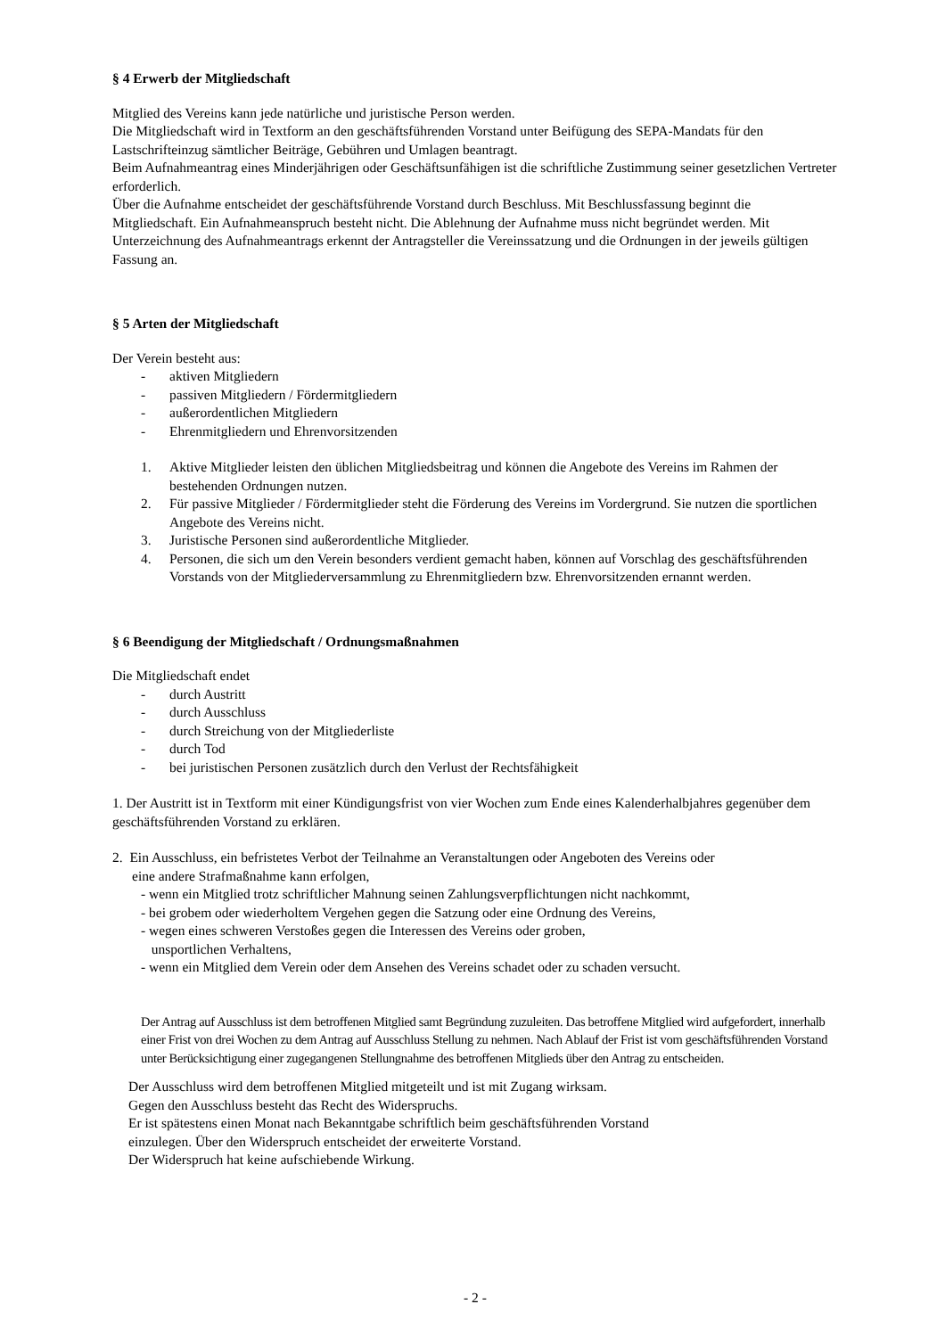§ 4 Erwerb der Mitgliedschaft
Mitglied des Vereins kann jede natürliche und juristische Person werden.
Die Mitgliedschaft wird in Textform an den geschäftsführenden Vorstand unter Beifügung des SEPA-Mandats für den Lastschrifteinzug sämtlicher Beiträge, Gebühren und Umlagen beantragt.
Beim Aufnahmeantrag eines Minderjährigen oder Geschäftsunfähigen ist die schriftliche Zustimmung seiner gesetzlichen Vertreter erforderlich.
Über die Aufnahme entscheidet der geschäftsführende Vorstand durch Beschluss. Mit Beschlussfassung beginnt die Mitgliedschaft. Ein Aufnahmeanspruch besteht nicht. Die Ablehnung der Aufnahme muss nicht begründet werden. Mit Unterzeichnung des Aufnahmeantrags erkennt der Antragsteller die Vereinssatzung und die Ordnungen in der jeweils gültigen Fassung an.
§ 5 Arten der Mitgliedschaft
Der Verein besteht aus:
- aktiven Mitgliedern
- passiven Mitgliedern / Fördermitgliedern
- außerordentlichen Mitgliedern
- Ehrenmitgliedern und Ehrenvorsitzenden
1. Aktive Mitglieder leisten den üblichen Mitgliedsbeitrag und können die Angebote des Vereins im Rahmen der bestehenden Ordnungen nutzen.
2. Für passive Mitglieder / Fördermitglieder steht die Förderung des Vereins im Vordergrund. Sie nutzen die sportlichen Angebote des Vereins nicht.
3. Juristische Personen sind außerordentliche Mitglieder.
4. Personen, die sich um den Verein besonders verdient gemacht haben, können auf Vorschlag des geschäftsführenden Vorstands von der Mitgliederversammlung zu Ehrenmitgliedern bzw. Ehrenvorsitzenden ernannt werden.
§ 6 Beendigung der Mitgliedschaft / Ordnungsmaßnahmen
Die Mitgliedschaft endet
- durch Austritt
- durch Ausschluss
- durch Streichung von der Mitgliederliste
- durch Tod
- bei juristischen Personen zusätzlich durch den Verlust der Rechtsfähigkeit
1. Der Austritt ist in Textform mit einer Kündigungsfrist von vier Wochen zum Ende eines Kalenderhalbjahres gegenüber dem geschäftsführenden Vorstand zu erklären.
2. Ein Ausschluss, ein befristetes Verbot der Teilnahme an Veranstaltungen oder Angeboten des Vereins oder
eine andere Strafmaßnahme kann erfolgen,
- wenn ein Mitglied trotz schriftlicher Mahnung seinen Zahlungsverpflichtungen nicht nachkommt,
- bei grobem oder wiederholtem Vergehen gegen die Satzung oder eine Ordnung des Vereins,
- wegen eines schweren Verstoßes gegen die Interessen des Vereins oder groben,
unsportlichen Verhaltens,
- wenn ein Mitglied dem Verein oder dem Ansehen des Vereins schadet oder zu schaden versucht.
Der Antrag auf Ausschluss ist dem betroffenen Mitglied samt Begründung zuzuleiten. Das betroffene Mitglied wird aufgefordert, innerhalb einer Frist von drei Wochen zu dem Antrag auf Ausschluss Stellung zu nehmen. Nach Ablauf der Frist ist vom geschäftsführenden Vorstand unter Berücksichtigung einer zugegangenen Stellungnahme des betroffenen Mitglieds über den Antrag zu entscheiden.
Der Ausschluss wird dem betroffenen Mitglied mitgeteilt und ist mit Zugang wirksam.
Gegen den Ausschluss besteht das Recht des Widerspruchs.
Er ist spätestens einen Monat nach Bekanntgabe schriftlich beim geschäftsführenden Vorstand
einzulegen. Über den Widerspruch entscheidet der erweiterte Vorstand.
Der Widerspruch hat keine aufschiebende Wirkung.
- 2 -